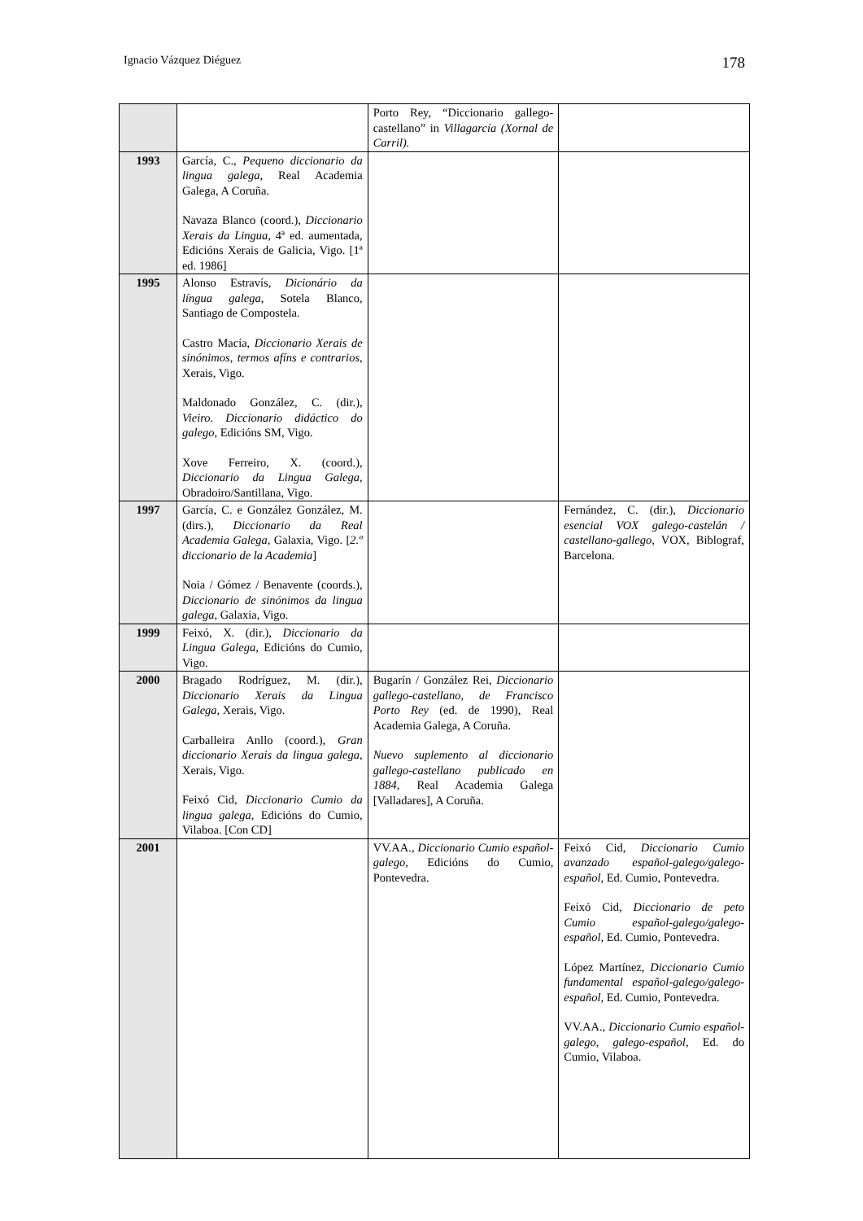Ignacio Vázquez Diéguez 178
| | | Porto Rey, “Diccionario gallego-castellano” in Villagarcía (Xornal de Carril). | |
| 1993 | García, C., Pequeno diccionario da lingua galega , Real Academia Galega, A Coruña. Navaza Blanco (coord.), Diccionario Xerais da Lingua , 4ª ed. aumentada, Edicións Xerais de Galicia, Vigo. [1ª ed. 1986] | | |
| 1995 | Alonso Estravís, Dicionário da língua galega , Sotela Blanco, Santiago de Compostela. Castro Macía, Diccionario Xerais de sinónimos, termos afíns e contrarios , Xerais, Vigo. Maldonado González, C. (dir.), Vieiro. Diccionario didáctico do galego , Edicións SM, Vigo. Xove Ferreiro, X. (coord.), Diccionario da Lingua Galega , Obradoiro/Santillana, Vigo. | | |
| 1997 | García, C. e González González, M. (dirs.), Diccionario da Real Academia Galega , Galaxia, Vigo. [ 2.º diccionario de la Academia ] Noia / Gómez / Benavente (coords.), Diccionario de sinónimos da lingua galega , Galaxia, Vigo. | | Fernández, C. (dir.), Diccionario esencial VOX galego-castelán / castellano-gallego , VOX, Biblograf, Barcelona. |
| 1999 | Feixó, X. (dir.), Diccionario da Lingua Galega , Edicións do Cumio, Vigo. | | |
| 2000 | Bragado Rodríguez, M. (dir.), Diccionario Xerais da Lingua Galega , Xerais, Vigo. Carballeira Anllo (coord.), Gran diccionario Xerais da lingua galega , Xerais, Vigo. Feixó Cid, Diccionario Cumio da lingua galega , Edicións do Cumio, Vilaboa. [Con CD] | Bugarín / González Rei, Diccionario gallego-castellano, de Francisco Porto Rey (ed. de 1990), Real Academia Galega, A Coruña. Nuevo suplemento al diccionario gallego-castellano publicado en 1884 , Real Academia Galega [Valladares], A Coruña. | |
| 2001 | | VV.AA., Diccionario Cumio español-galego , Edicións do Cumio, Pontevedra. | Feixó Cid, Diccionario Cumio avanzado español-galego/galego-español , Ed. Cumio, Pontevedra. Feixó Cid, Diccionario de peto Cumio español-galego/galego-español , Ed. Cumio, Pontevedra. López Martínez, Diccionario Cumio fundamental español-galego/galego-español , Ed. Cumio, Pontevedra. VV.AA., Diccionario Cumio español-galego, galego-español , Ed. do Cumio, Vilaboa. |